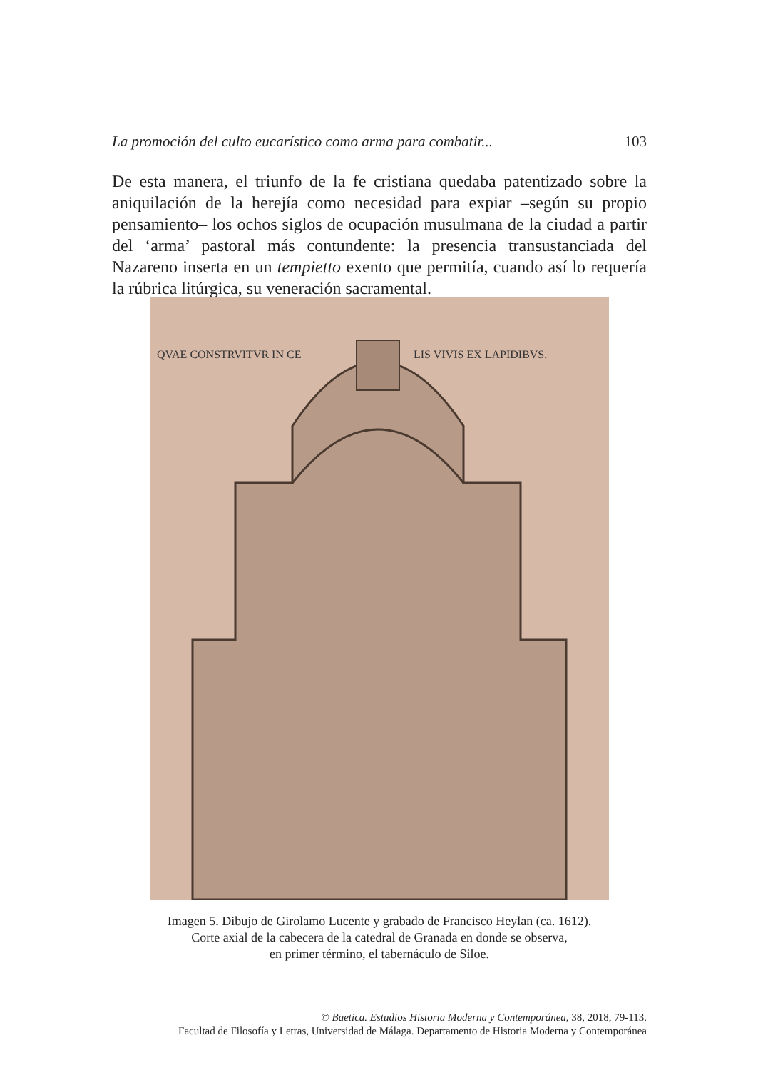La promoción del culto eucarístico como arma para combatir... 103
De esta manera, el triunfo de la fe cristiana quedaba patentizado sobre la aniquilación de la herejía como necesidad para expiar –según su propio pensamiento– los ochos siglos de ocupación musulmana de la ciudad a partir del ‘arma’ pastoral más contundente: la presencia transustanciada del Nazareno inserta en un tempietto exento que permitía, cuando así lo requería la rúbrica litúrgica, su veneración sacramental.
QVAE CONSTRVITVR IN CE
LIS VIVIS EX LAPIDIBVS.
Imagen 5. Dibujo de Girolamo Lucente y grabado de Francisco Heylan (ca. 1612).
Corte axial de la cabecera de la catedral de Granada en donde se observa,
en primer término, el tabernáculo de Siloe.
© Baetica. Estudios Historia Moderna y Contemporánea, 38, 2018, 79-113.
Facultad de Filosofía y Letras, Universidad de Málaga. Departamento de Historia Moderna y Contemporánea